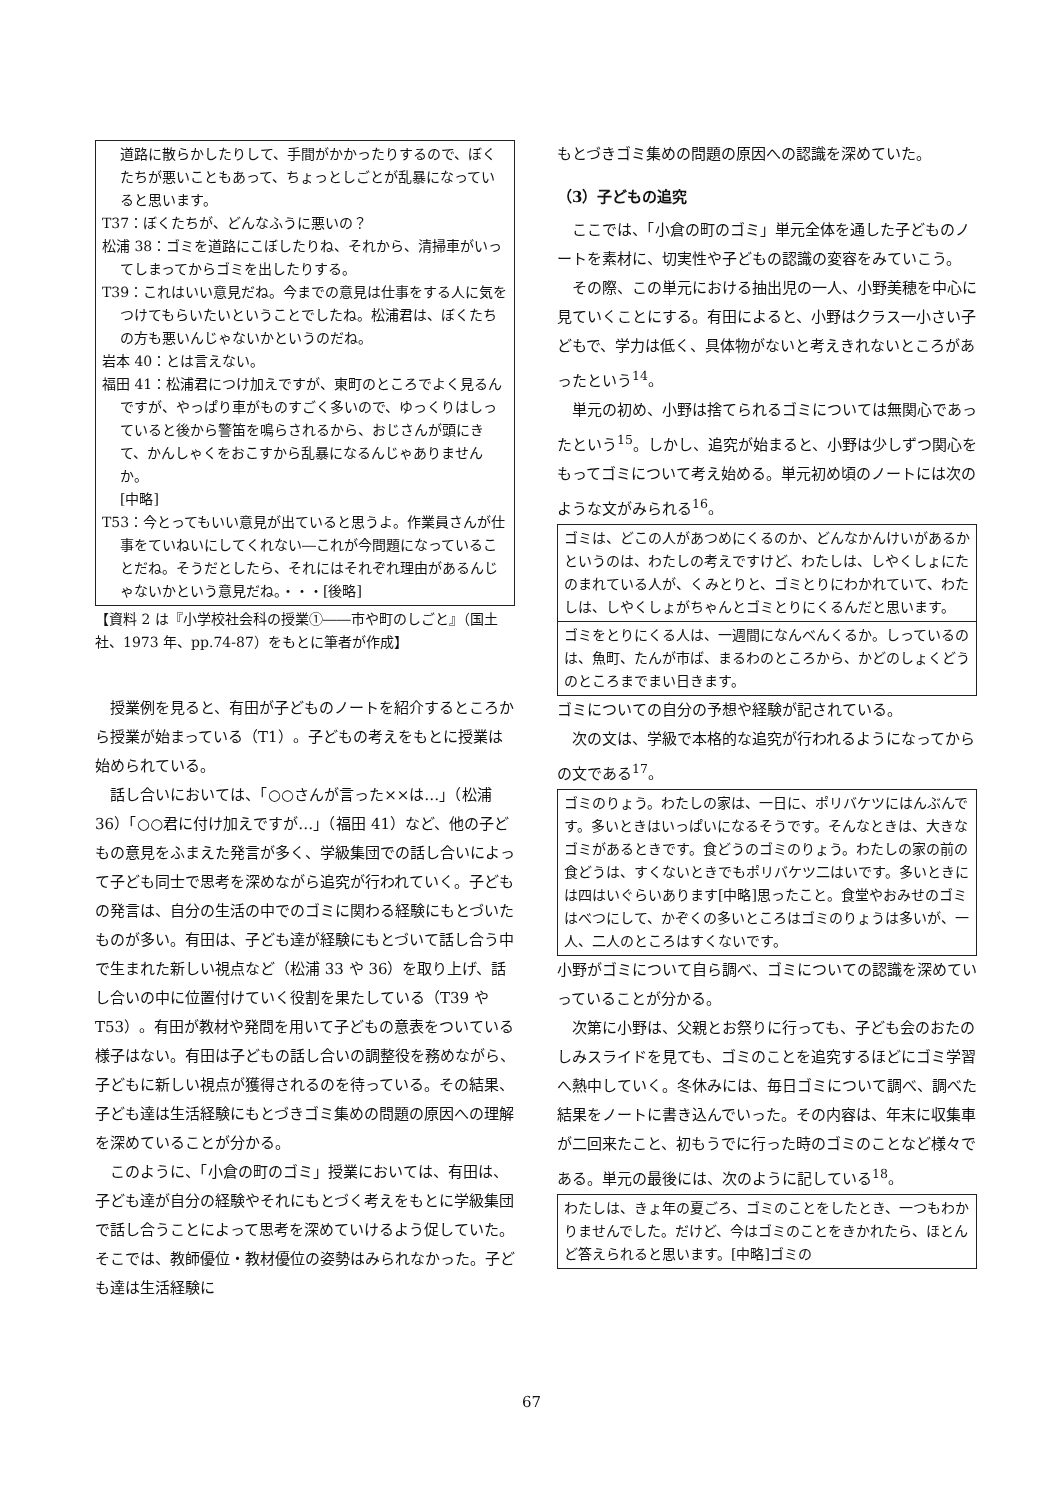道路に散らかしたりして、手間がかかったりするので、ぼくたちが悪いこともあって、ちょっとしごとが乱暴になっていると思います。
T37：ぼくたちが、どんなふうに悪いの？
松浦 38：ゴミを道路にこぼしたりね、それから、清掃車がいってしまってからゴミを出したりする。
T39：これはいい意見だね。今までの意見は仕事をする人に気をつけてもらいたいということでしたね。松浦君は、ぼくたちの方も悪いんじゃないかというのだね。
岩本 40：とは言えない。
福田 41：松浦君につけ加えですが、東町のところでよく見るんですが、やっぱり車がものすごく多いので、ゆっくりはしっていると後から警笛を鳴らされるから、おじさんが頭にきて、かんしゃくをおこすから乱暴になるんじゃありませんか。
[中略]
T53：今とってもいい意見が出ていると思うよ。作業員さんが仕事をていねいにしてくれない―これが今問題になっていることだね。そうだとしたら、それにはそれぞれ理由があるんじゃないかという意見だね。・・・[後略]
【資料 2 は『小学校社会科の授業①――市や町のしごと』（国土社、1973 年、pp.74-87）をもとに筆者が作成】
授業例を見ると、有田が子どものノートを紹介するところから授業が始まっている（T1）。子どもの考えをもとに授業は始められている。
話し合いにおいては、「○○さんが言った××は…」（松浦 36）「○○君に付け加えですが…」（福田 41）など、他の子どもの意見をふまえた発言が多く、学級集団での話し合いによって子ども同士で思考を深めながら追究が行われていく。子どもの発言は、自分の生活の中でのゴミに関わる経験にもとづいたものが多い。有田は、子ども達が経験にもとづいて話し合う中で生まれた新しい視点など（松浦 33 や 36）を取り上げ、話し合いの中に位置付けていく役割を果たしている（T39 や T53）。有田が教材や発問を用いて子どもの意表をついている様子はない。有田は子どもの話し合いの調整役を務めながら、子どもに新しい視点が獲得されるのを待っている。その結果、子ども達は生活経験にもとづきゴミ集めの問題の原因への理解を深めていることが分かる。
このように、「小倉の町のゴミ」授業においては、有田は、子ども達が自分の経験やそれにもとづく考えをもとに学級集団で話し合うことによって思考を深めていけるよう促していた。そこでは、教師優位・教材優位の姿勢はみられなかった。子ども達は生活経験に
もとづきゴミ集めの問題の原因への認識を深めていた。
（3）子どもの追究
ここでは、「小倉の町のゴミ」単元全体を通した子どものノートを素材に、切実性や子どもの認識の変容をみていこう。
その際、この単元における抽出児の一人、小野美穂を中心に見ていくことにする。有田によると、小野はクラス一小さい子どもで、学力は低く、具体物がないと考えきれないところがあったという<sup>14</sup>。
単元の初め、小野は捨てられるゴミについては無関心であったという<sup>15</sup>。しかし、追究が始まると、小野は少しずつ関心をもってゴミについて考え始める。単元初め頃のノートには次のような文がみられる<sup>16</sup>。
ゴミは、どこの人があつめにくるのか、どんなかんけいがあるかというのは、わたしの考えですけど、わたしは、しやくしょにたのまれている人が、くみとりと、ゴミとりにわかれていて、わたしは、しやくしょがちゃんとゴミとりにくるんだと思います。
ゴミをとりにくる人は、一週間になんべんくるか。しっているのは、魚町、たんが市ば、まるわのところから、かどのしょくどうのところまでまい日きます。
ゴミについての自分の予想や経験が記されている。
次の文は、学級で本格的な追究が行われるようになってからの文である<sup>17</sup>。
ゴミのりょう。わたしの家は、一日に、ポリバケツにはんぶんです。多いときはいっぱいになるそうです。そんなときは、大きなゴミがあるときです。食どうのゴミのりょう。わたしの家の前の食どうは、すくないときでもポリバケツ二はいです。多いときには四はいぐらいあります[中略]思ったこと。食堂やおみせのゴミはべつにして、かぞくの多いところはゴミのりょうは多いが、一人、二人のところはすくないです。
小野がゴミについて自ら調べ、ゴミについての認識を深めていっていることが分かる。
次第に小野は、父親とお祭りに行っても、子ども会のおたのしみスライドを見ても、ゴミのことを追究するほどにゴミ学習へ熱中していく。冬休みには、毎日ゴミについて調べ、調べた結果をノートに書き込んでいった。その内容は、年末に収集車が二回来たこと、初もうでに行った時のゴミのことなど様々である。単元の最後には、次のように記している<sup>18</sup>。
わたしは、きょ年の夏ごろ、ゴミのことをしたとき、一つもわかりませんでした。だけど、今はゴミのことをきかれたら、ほとんど答えられると思います。[中略]ゴミの
67